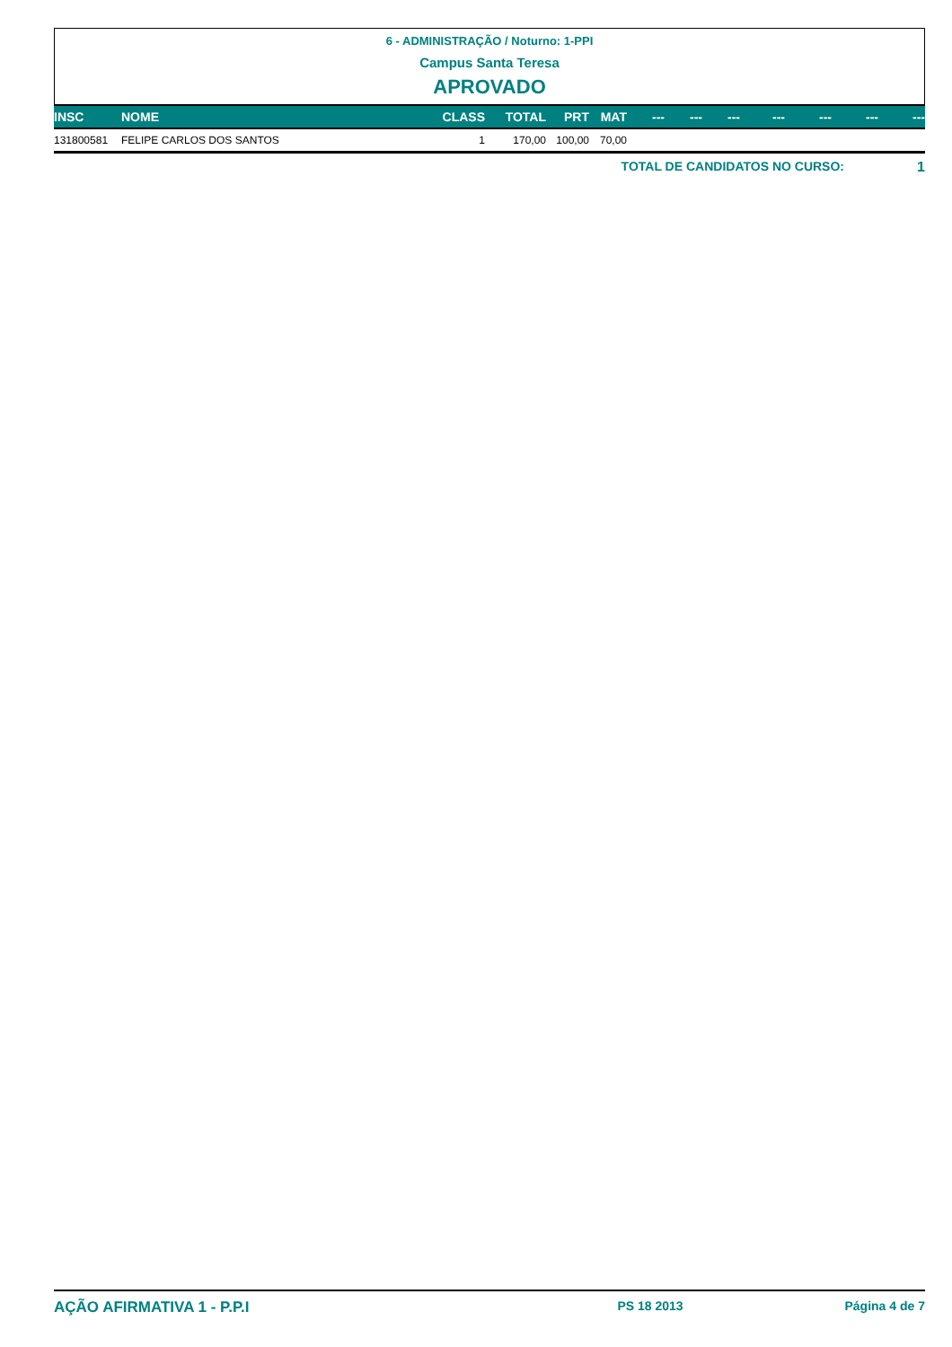6 - ADMINISTRAÇÃO / Noturno: 1-PPI
Campus Santa Teresa
APROVADO
| INSC | NOME | CLASS | TOTAL | PRT | MAT | --- | --- | --- | --- | --- | --- | --- |
| --- | --- | --- | --- | --- | --- | --- | --- | --- | --- | --- | --- | --- |
| 131800581 | FELIPE CARLOS DOS SANTOS | 1 | 170,00 | 100,00 | 70,00 | | | | | | | |
TOTAL DE CANDIDATOS NO CURSO: 1
AÇÃO AFIRMATIVA 1 - P.P.I PS 18 2013 Página 4 de 7